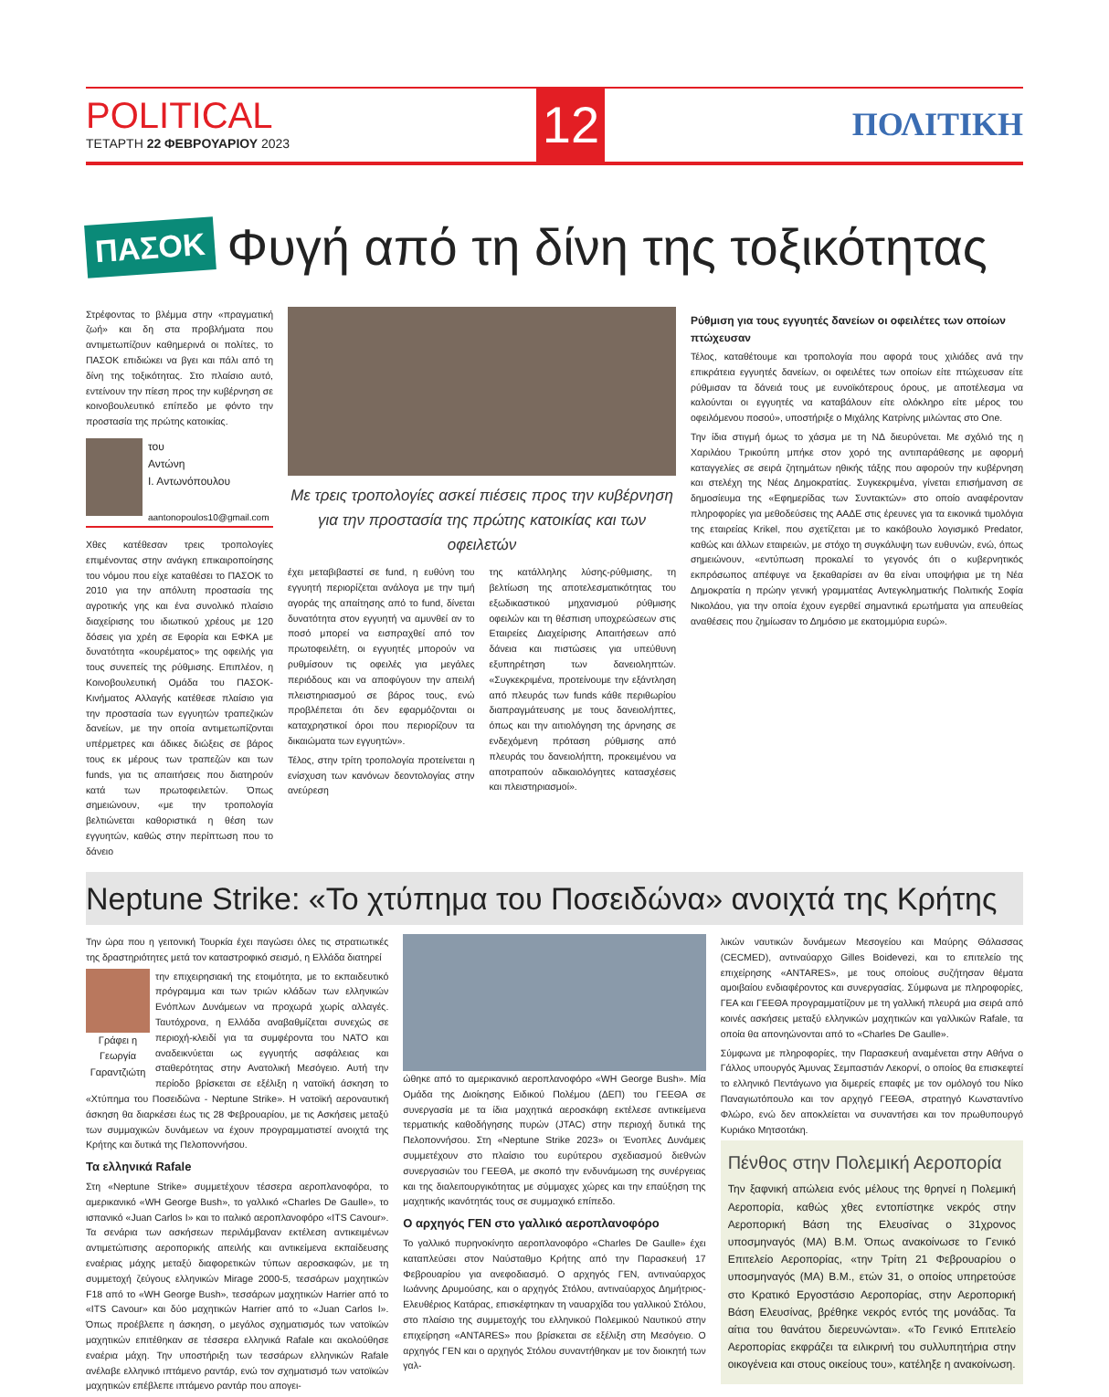POLITICAL
ΤΕΤΑΡΤΗ 22 ΦΕΒΡΟΥΑΡΙΟΥ 2023
12
ΠΟΛΙΤΙΚΗ
ΠΑΣΟΚ Φυγή από τη δίνη της τοξικότητας
Στρέφοντας το βλέμμα στην «πραγματική ζωή» και δη στα προβλήματα που αντιμετωπίζουν καθημερινά οι πολίτες, το ΠΑΣΟΚ επιδιώκει να βγει και πάλι από τη δίνη της τοξικότητας. Στο πλαίσιο αυτό, εντείνουν την πίεση προς την κυβέρνηση σε κοινοβουλευτικό επίπεδο με φόντο την προστασία της πρώτης κατοικίας.
του
Αντώνη
Ι. Αντωνόπουλου
aantonopoulos10@gmail.com
Χθες κατέθεσαν τρεις τροπολογίες επιμένοντας στην ανάγκη επικαιροποίησης του νόμου που είχε καταθέσει το ΠΑΣΟΚ το 2010 για την απόλυτη προστασία της αγροτικής γης και ένα συνολικό πλαίσιο διαχείρισης του ιδιωτικού χρέους με 120 δόσεις για χρέη σε Εφορία και ΕΦΚΑ με δυνατότητα «κουρέματος» της οφειλής για τους συνεπείς της ρύθμισης. Επιπλέον, η Κοινοβουλευτική Ομάδα του ΠΑΣΟΚ-Κινήματος Αλλαγής κατέθεσε πλαίσιο για την προστασία των εγγυητών τραπεζικών δανείων, με την οποία αντιμετωπίζονται υπέρμετρες και άδικες διώξεις σε βάρος τους εκ μέρους των τραπεζών και των funds, για τις απαιτήσεις που διατηρούν κατά των πρωτοφειλετών. Όπως σημειώνουν, «με την τροπολογία βελτιώνεται καθοριστικά η θέση των εγγυητών, καθώς στην περίπτωση που το δάνειο
Με τρεις τροπολογίες ασκεί πιέσεις προς την κυβέρνηση για την προστασία της πρώτης κατοικίας και των οφειλετών
έχει μεταβιβαστεί σε fund, η ευθύνη του εγγυητή περιορίζεται ανάλογα με την τιμή αγοράς της απαίτησης από το fund, δίνεται δυνατότητα στον εγγυητή να αμυνθεί αν το ποσό μπορεί να εισπραχθεί από τον πρωτοφειλέτη, οι εγγυητές μπορούν να ρυθμίσουν τις οφειλές για μεγάλες περιόδους και να αποφύγουν την απειλή πλειστηριασμού σε βάρος τους, ενώ προβλέπεται ότι δεν εφαρμόζονται οι καταχρηστικοί όροι που περιορίζουν τα δικαιώματα των εγγυητών».
Τέλος, στην τρίτη τροπολογία προτείνεται η ενίσχυση των κανόνων δεοντολογίας στην ανεύρεση
της κατάλληλης λύσης-ρύθμισης, τη βελτίωση της αποτελεσματικότητας του εξωδικαστικού μηχανισμού ρύθμισης οφειλών και τη θέσπιση υποχρεώσεων στις Εταιρείες Διαχείρισης Απαιτήσεων από δάνεια και πιστώσεις για υπεύθυνη εξυπηρέτηση των δανειοληπτών. «Συγκεκριμένα, προτείνουμε την εξάντληση από πλευράς των funds κάθε περιθωρίου διαπραγμάτευσης με τους δανειολήπτες, όπως και την αιτιολόγηση της άρνησης σε ενδεχόμενη πρόταση ρύθμισης από πλευράς του δανειολήπτη, προκειμένου να αποτραπούν αδικαιολόγητες κατασχέσεις και πλειστηριασμοί».
Ρύθμιση για τους εγγυητές δανείων οι οφειλέτες των οποίων πτώχευσαν
Τέλος, καταθέτουμε και τροπολογία που αφορά τους χιλιάδες ανά την επικράτεια εγγυητές δανείων, οι οφειλέτες των οποίων είτε πτώχευσαν είτε ρύθμισαν τα δάνειά τους με ευνοϊκότερους όρους, με αποτέλεσμα να καλούνται οι εγγυητές να καταβάλουν είτε ολόκληρο είτε μέρος του οφειλόμενου ποσού», υποστήριξε ο Μιχάλης Κατρίνης μιλώντας στο One.
Την ίδια στιγμή όμως το χάσμα με τη ΝΔ διευρύνεται. Με σχόλιό της η Χαριλάου Τρικούπη μπήκε στον χορό της αντιπαράθεσης με αφορμή καταγγελίες σε σειρά ζητημάτων ηθικής τάξης που αφορούν την κυβέρνηση και στελέχη της Νέας Δημοκρατίας. Συγκεκριμένα, γίνεται επισήμανση σε δημοσίευμα της «Εφημερίδας των Συντακτών» στο οποίο αναφέρονταν πληροφορίες για μεθοδεύσεις της ΑΑΔΕ στις έρευνες για τα εικονικά τιμολόγια της εταιρείας Krikel, που σχετίζεται με το κακόβουλο λογισμικό Predator, καθώς και άλλων εταιρειών, με στόχο τη συγκάλυψη των ευθυνών, ενώ, όπως σημειώνουν, «εντύπωση προκαλεί το γεγονός ότι ο κυβερνητικός εκπρόσωπος απέφυγε να ξεκαθαρίσει αν θα είναι υποψήφια με τη Νέα Δημοκρατία η πρώην γενική γραμματέας Αντεγκληματικής Πολιτικής Σοφία Νικολάου, για την οποία έχουν εγερθεί σημαντικά ερωτήματα για απευθείας αναθέσεις που ζημίωσαν το Δημόσιο με εκατομμύρια ευρώ».
Neptune Strike: «Το χτύπημα του Ποσειδώνα» ανοιχτά της Κρήτης
Την ώρα που η γειτονική Τουρκία έχει παγώσει όλες τις στρατιωτικές της δραστηριότητες μετά τον καταστροφικό σεισμό, η Ελλάδα διατηρεί
Γράφει η Γεωργία Γαραντζιώτη
την επιχειρησιακή της ετοιμότητα, με το εκπαιδευτικό πρόγραμμα και των τριών κλάδων των ελληνικών Ενόπλων Δυνάμεων να προχωρά χωρίς αλλαγές. Ταυτόχρονα, η Ελλάδα αναβαθμίζεται συνεχώς σε περιοχή-κλειδί για τα συμφέροντα του ΝΑΤΟ και αναδεικνύεται ως εγγυητής ασφάλειας και σταθερότητας στην Ανατολική Μεσόγειο. Αυτή την περίοδο βρίσκεται σε εξέλιξη η νατοϊκή άσκηση το «Χτύπημα του Ποσειδώνα - Neptune Strike». Η νατοϊκή αεροναυτική άσκηση θα διαρκέσει έως τις 28 Φεβρουαρίου, με τις Ασκήσεις μεταξύ των συμμαχικών δυνάμεων να έχουν προγραμματιστεί ανοιχτά της Κρήτης και δυτικά της Πελοποννήσου.
Τα ελληνικά Rafale
Στη «Neptune Strike» συμμετέχουν τέσσερα αεροπλανοφόρα, το αμερικανικό «WH George Bush», το γαλλικό «Charles De Gaulle», το ισπανικό «Juan Carlos I» και το ιταλικό αεροπλανοφόρο «ITS Cavour». Τα σενάρια των ασκήσεων περιλάμβαναν εκτέλεση αντικειμένων αντιμετώπισης αεροπορικής απειλής και αντικείμενα εκπαίδευσης εναέριας μάχης μεταξύ διαφορετικών τύπων αεροσκαφών, με τη συμμετοχή ζεύγους ελληνικών Mirage 2000-5, τεσσάρων μαχητικών F18 από το «WH George Bush», τεσσάρων μαχητικών Harrier από το «ITS Cavour» και δύο μαχητικών Harrier από το «Juan Carlos I». Όπως προέβλεπε η άσκηση, ο μεγάλος σχηματισμός των νατοϊκών μαχητικών επιτέθηκαν σε τέσσερα ελληνικά Rafale και ακολούθησε εναέρια μάχη. Την υποστήριξη των τεσσάρων ελληνικών Rafale ανέλαβε ελληνικό ιπτάμενο ραντάρ, ενώ τον σχηματισμό των νατοϊκών μαχητικών επέβλεπε ιπτάμενο ραντάρ που απογει-
ώθηκε από το αμερικανικό αεροπλανοφόρο «WH George Bush». Μία Ομάδα της Διοίκησης Ειδικού Πολέμου (ΔΕΠ) του ΓΕΕΘΑ σε συνεργασία με τα ίδια μαχητικά αεροσκάφη εκτέλεσε αντικείμενα τερματικής καθοδήγησης πυρών (JTAC) στην περιοχή δυτικά της Πελοποννήσου. Στη «Neptune Strike 2023» οι Ένοπλες Δυνάμεις συμμετέχουν στο πλαίσιο του ευρύτερου σχεδιασμού διεθνών συνεργασιών του ΓΕΕΘΑ, με σκοπό την ενδυνάμωση της συνέργειας και της διαλειτουργικότητας με σύμμαχες χώρες και την επαύξηση της μαχητικής ικανότητάς τους σε συμμαχικό επίπεδο.
Ο αρχηγός ΓΕΝ στο γαλλικό αεροπλανοφόρο
Το γαλλικό πυρηνοκίνητο αεροπλανοφόρο «Charles De Gaulle» έχει καταπλεύσει στον Ναύσταθμο Κρήτης από την Παρασκευή 17 Φεβρουαρίου για ανεφοδιασμό. Ο αρχηγός ΓΕΝ, αντιναύαρχος Ιωάννης Δρυμούσης, και ο αρχηγός Στόλου, αντιναύαρχος Δημήτριος-Ελευθέριος Κατάρας, επισκέφτηκαν τη ναυαρχίδα του γαλλικού Στόλου, στο πλαίσιο της συμμετοχής του ελληνικού Πολεμικού Ναυτικού στην επιχείρηση «ANTARES» που βρίσκεται σε εξέλιξη στη Μεσόγειο. Ο αρχηγός ΓΕΝ και ο αρχηγός Στόλου συναντήθηκαν με τον διοικητή των γαλ-
λικών ναυτικών δυνάμεων Μεσογείου και Μαύρης Θάλασσας (CECMED), αντιναύαρχο Gilles Boidevezi, και το επιτελείο της επιχείρησης «ANTARES», με τους οποίους συζήτησαν θέματα αμοιβαίου ενδιαφέροντος και συνεργασίας. Σύμφωνα με πληροφορίες, ΓΕΑ και ΓΕΕΘΑ προγραμματίζουν με τη γαλλική πλευρά μια σειρά από κοινές ασκήσεις μεταξύ ελληνικών μαχητικών και γαλλικών Rafale, τα οποία θα απονηώνονται από το «Charles De Gaulle».
Σύμφωνα με πληροφορίες, την Παρασκευή αναμένεται στην Αθήνα ο Γάλλος υπουργός Άμυνας Σεμπαστιάν Λεκορνί, ο οποίος θα επισκεφτεί το ελληνικό Πεντάγωνο για διμερείς επαφές με τον ομόλογό του Νίκο Παναγιωτόπουλο και τον αρχηγό ΓΕΕΘΑ, στρατηγό Κωνσταντίνο Φλώρο, ενώ δεν αποκλείεται να συναντήσει και τον πρωθυπουργό Κυριάκο Μητσοτάκη.
Πένθος στην Πολεμική Αεροπορία
Την ξαφνική απώλεια ενός μέλους της θρηνεί η Πολεμική Αεροπορία, καθώς χθες εντοπίστηκε νεκρός στην Αεροπορική Βάση της Ελευσίνας ο 31χρονος υποσμηναγός (ΜΑ) Β.Μ. Όπως ανακοίνωσε το Γενικό Επιτελείο Αεροπορίας, «την Τρίτη 21 Φεβρουαρίου ο υποσμηναγός (ΜΑ) Β.Μ., ετών 31, ο οποίος υπηρετούσε στο Κρατικό Εργοστάσιο Αεροπορίας, στην Αεροπορική Βάση Ελευσίνας, βρέθηκε νεκρός εντός της μονάδας. Τα αίτια του θανάτου διερευνώνται». «Το Γενικό Επιτελείο Αεροπορίας εκφράζει τα ειλικρινή του συλλυπητήρια στην οικογένεια και στους οικείους του», κατέληξε η ανακοίνωση.